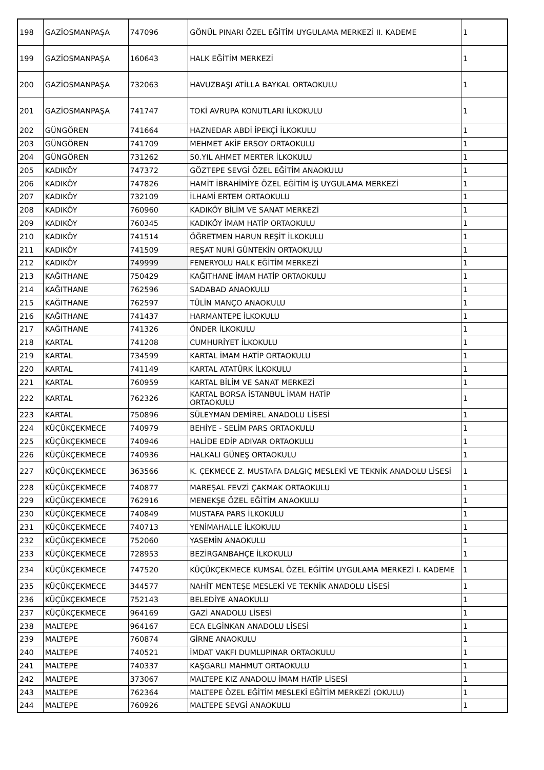| 198 | GAZİOSMANPAŞA | 747096 | GÖNÜL PINARI ÖZEL EĞİTİM UYGULAMA MERKEZİ II. KADEME | 1 |
| 199 | GAZİOSMANPAŞA | 160643 | HALK EĞİTİM MERKEZİ | 1 |
| 200 | GAZİOSMANPAŞA | 732063 | HAVUZBAŞI ATİLLA BAYKAL ORTAOKULU | 1 |
| 201 | GAZİOSMANPAŞA | 741747 | TOKİ AVRUPA KONUTLARI İLKOKULU | 1 |
| 202 | GÜNGÖREN | 741664 | HAZNEDAR ABDİ İPEKÇİ İLKOKULU | 1 |
| 203 | GÜNGÖREN | 741709 | MEHMET AKİF ERSOY ORTAOKULU | 1 |
| 204 | GÜNGÖREN | 731262 | 50.YIL AHMET MERTER İLKOKULU | 1 |
| 205 | KADIKÖY | 747372 | GÖZTEPE SEVGİ ÖZEL EĞİTİM ANAOKULU | 1 |
| 206 | KADIKÖY | 747826 | HAMİT İBRAHİMİYE ÖZEL EĞİTİM İŞ UYGULAMA MERKEZİ | 1 |
| 207 | KADIKÖY | 732109 | İLHAMİ ERTEM ORTAOKULU | 1 |
| 208 | KADIKÖY | 760960 | KADIKÖY BİLİM VE SANAT MERKEZİ | 1 |
| 209 | KADIKÖY | 760345 | KADIKÖY İMAM HATİP ORTAOKULU | 1 |
| 210 | KADIKÖY | 741514 | ÖĞRETMEN HARUN REŞİT İLKOKULU | 1 |
| 211 | KADIKÖY | 741509 | REŞAT NURİ GÜNTEKİN ORTAOKULU | 1 |
| 212 | KADIKÖY | 749999 | FENERYOLU HALK EĞİTİM MERKEZİ | 1 |
| 213 | KAĞITHANE | 750429 | KAĞITHANE İMAM HATİP ORTAOKULU | 1 |
| 214 | KAĞITHANE | 762596 | SADABAD ANAOKULU | 1 |
| 215 | KAĞITHANE | 762597 | TÜLİN MANÇO ANAOKULU | 1 |
| 216 | KAĞITHANE | 741437 | HARMANTEPE İLKOKULU | 1 |
| 217 | KAĞITHANE | 741326 | ÖNDER İLKOKULU | 1 |
| 218 | KARTAL | 741208 | CUMHURİYET İLKOKULU | 1 |
| 219 | KARTAL | 734599 | KARTAL İMAM HATİP ORTAOKULU | 1 |
| 220 | KARTAL | 741149 | KARTAL ATATÜRK İLKOKULU | 1 |
| 221 | KARTAL | 760959 | KARTAL BİLİM VE SANAT MERKEZİ | 1 |
| 222 | KARTAL | 762326 | KARTAL BORSA İSTANBUL İMAM HATİP ORTAOKULU | 1 |
| 223 | KARTAL | 750896 | SÜLEYMAN DEMİREL ANADOLU LİSESİ | 1 |
| 224 | KÜÇÜKÇEKMECE | 740979 | BEHİYE - SELİM PARS ORTAOKULU | 1 |
| 225 | KÜÇÜKÇEKMECE | 740946 | HALİDE EDİP ADIVAR ORTAOKULU | 1 |
| 226 | KÜÇÜKÇEKMECE | 740936 | HALKALI GÜNEŞ ORTAOKULU | 1 |
| 227 | KÜÇÜKÇEKMECE | 363566 | K. ÇEKMECE Z. MUSTAFA DALGIÇ MESLEKİ VE TEKNİK ANADOLU LİSESİ | 1 |
| 228 | KÜÇÜKÇEKMECE | 740877 | MAREŞAL FEVZİ ÇAKMAK ORTAOKULU | 1 |
| 229 | KÜÇÜKÇEKMECE | 762916 | MENEKŞE ÖZEL EĞİTİM ANAOKULU | 1 |
| 230 | KÜÇÜKÇEKMECE | 740849 | MUSTAFA PARS İLKOKULU | 1 |
| 231 | KÜÇÜKÇEKMECE | 740713 | YENİMAHALLE İLKOKULU | 1 |
| 232 | KÜÇÜKÇEKMECE | 752060 | YASEMİN ANAOKULU | 1 |
| 233 | KÜÇÜKÇEKMECE | 728953 | BEZİRGANBAHÇE İLKOKULU | 1 |
| 234 | KÜÇÜKÇEKMECE | 747520 | KÜÇÜKÇEKMECE KUMSAL ÖZEL EĞİTİM UYGULAMA MERKEZİ I. KADEME | 1 |
| 235 | KÜÇÜKÇEKMECE | 344577 | NAHİT MENTEŞE MESLEKİ VE TEKNİK ANADOLU LİSESİ | 1 |
| 236 | KÜÇÜKÇEKMECE | 752143 | BELEDİYE ANAOKULU | 1 |
| 237 | KÜÇÜKÇEKMECE | 964169 | GAZİ ANADOLU LİSESİ | 1 |
| 238 | MALTEPE | 964167 | ECA ELGİNKAN ANADOLU LİSESİ | 1 |
| 239 | MALTEPE | 760874 | GİRNE ANAOKULU | 1 |
| 240 | MALTEPE | 740521 | İMDAT VAKFI DUMLUPINAR ORTAOKULU | 1 |
| 241 | MALTEPE | 740337 | KAŞGARLI MAHMUT ORTAOKULU | 1 |
| 242 | MALTEPE | 373067 | MALTEPE KIZ ANADOLU İMAM HATİP LİSESİ | 1 |
| 243 | MALTEPE | 762364 | MALTEPE ÖZEL EĞİTİM MESLEKİ EĞİTİM MERKEZİ (OKULU) | 1 |
| 244 | MALTEPE | 760926 | MALTEPE SEVGİ ANAOKULU | 1 |